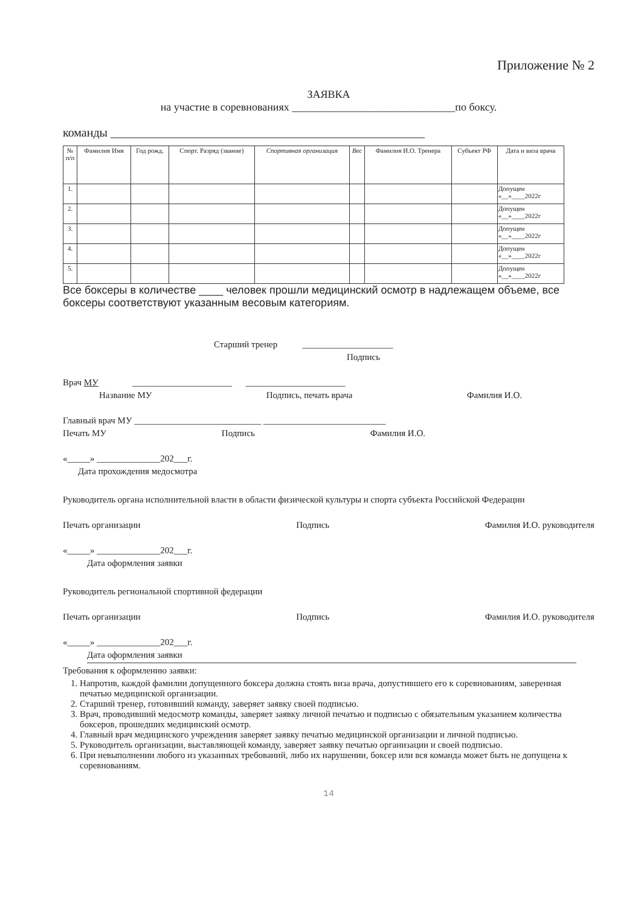Приложение № 2
ЗАЯВКА
на участие в соревнованиях ______________________________по боксу.
команды ____________________________________________________
| № п/п | Фамилия Имя | Год рожд. | Спорт. Разряд (звание) | Спортивная организация | Вес | Фамилия И.О. Тренера | Субъект РФ | Дата и виза врача |
| --- | --- | --- | --- | --- | --- | --- | --- | --- |
| 1. | | | | | | | | Допущен «__»____2022г |
| 2. | | | | | | | | Допущен «__»____2022г |
| 3. | | | | | | | | Допущен «__»____2022г |
| 4. | | | | | | | | Допущен «__»____2022г |
| 5. | | | | | | | | Допущен «__»____2022г |
Все боксеры в количестве ____ человек прошли медицинский осмотр в надлежащем объеме, все боксеры соответствуют указанным весовым категориям.
Старший тренер ____________________
Подпись
Врач МУ ______________________ ______________________
Название МУ Подпись, печать врача Фамилия И.О.
Главный врач МУ ____________________________ ___________________________
Печать МУ Подпись Фамилия И.О.
«_____» ______________202___г.
Дата прохождения медосмотра
Руководитель органа исполнительной власти в области физической культуры и спорта субъекта Российской Федерации
Печать организации Подпись Фамилия И.О. руководителя
«_____» ______________202___г.
Дата оформления заявки
Руководитель региональной спортивной федерации
Печать организации Подпись Фамилия И.О. руководителя
«_____» ______________202___г.
Дата оформления заявки
Требования к оформлению заявки:
1. Напротив, каждой фамилии допущенного боксера должна стоять виза врача, допустившего его к соревнованиям, заверенная печатью медицинской организации.
2. Старший тренер, готовивший команду, заверяет заявку своей подписью.
3. Врач, проводивший медосмотр команды, заверяет заявку личной печатью и подписью с обязательным указанием количества боксеров, прошедших медицинский осмотр.
4. Главный врач медицинского учреждения заверяет заявку печатью медицинской организации и личной подписью.
5. Руководитель организации, выставляющей команду, заверяет заявку печатью организации и своей подписью.
6. При невыполнении любого из указанных требований, либо их нарушении, боксер или вся команда может быть не допущена к соревнованиям.
14